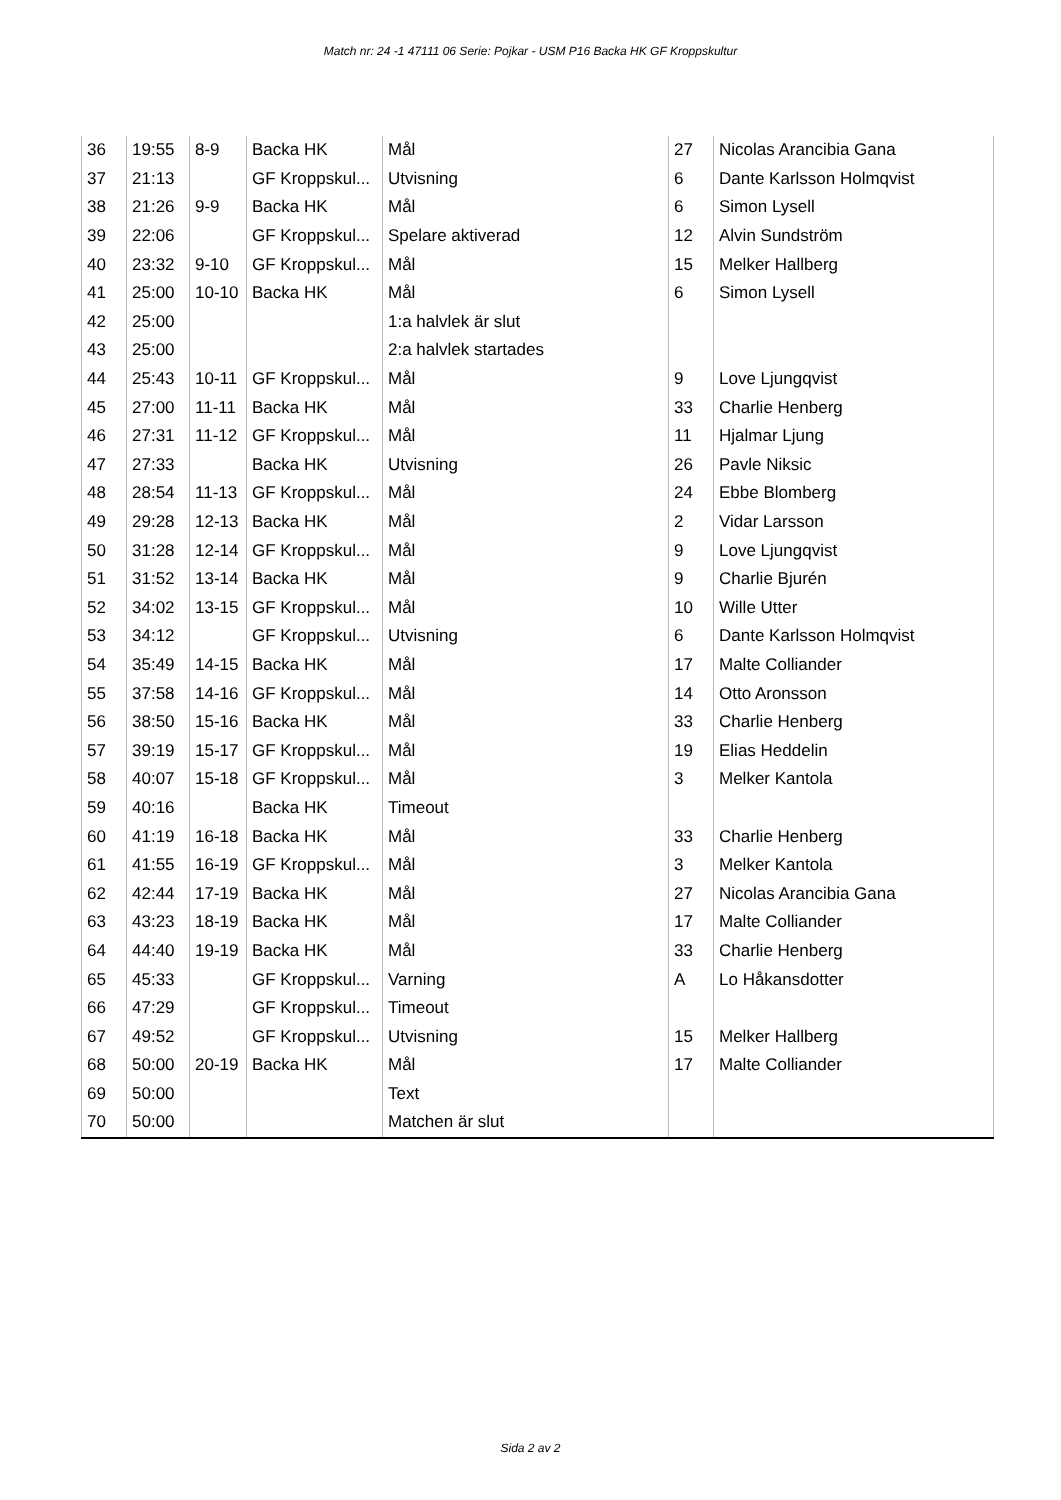Match nr: 24 -1 47111 06 Serie: Pojkar - USM P16 Backa HK GF Kroppskultur
| 36 | 19:55 | 8-9 | Backa HK | Mål | 27 | Nicolas Arancibia Gana |
| 37 | 21:13 | | GF Kroppskul... | Utvisning | 6 | Dante Karlsson Holmqvist |
| 38 | 21:26 | 9-9 | Backa HK | Mål | 6 | Simon Lysell |
| 39 | 22:06 | | GF Kroppskul... | Spelare aktiverad | 12 | Alvin Sundström |
| 40 | 23:32 | 9-10 | GF Kroppskul... | Mål | 15 | Melker Hallberg |
| 41 | 25:00 | 10-10 | Backa HK | Mål | 6 | Simon Lysell |
| 42 | 25:00 | | | 1:a halvlek är slut | | |
| 43 | 25:00 | | | 2:a halvlek startades | | |
| 44 | 25:43 | 10-11 | GF Kroppskul... | Mål | 9 | Love Ljungqvist |
| 45 | 27:00 | 11-11 | Backa HK | Mål | 33 | Charlie Henberg |
| 46 | 27:31 | 11-12 | GF Kroppskul... | Mål | 11 | Hjalmar Ljung |
| 47 | 27:33 | | Backa HK | Utvisning | 26 | Pavle Niksic |
| 48 | 28:54 | 11-13 | GF Kroppskul... | Mål | 24 | Ebbe Blomberg |
| 49 | 29:28 | 12-13 | Backa HK | Mål | 2 | Vidar Larsson |
| 50 | 31:28 | 12-14 | GF Kroppskul... | Mål | 9 | Love Ljungqvist |
| 51 | 31:52 | 13-14 | Backa HK | Mål | 9 | Charlie Bjurén |
| 52 | 34:02 | 13-15 | GF Kroppskul... | Mål | 10 | Wille Utter |
| 53 | 34:12 | | GF Kroppskul... | Utvisning | 6 | Dante Karlsson Holmqvist |
| 54 | 35:49 | 14-15 | Backa HK | Mål | 17 | Malte Colliander |
| 55 | 37:58 | 14-16 | GF Kroppskul... | Mål | 14 | Otto Aronsson |
| 56 | 38:50 | 15-16 | Backa HK | Mål | 33 | Charlie Henberg |
| 57 | 39:19 | 15-17 | GF Kroppskul... | Mål | 19 | Elias Heddelin |
| 58 | 40:07 | 15-18 | GF Kroppskul... | Mål | 3 | Melker Kantola |
| 59 | 40:16 | | Backa HK | Timeout | | |
| 60 | 41:19 | 16-18 | Backa HK | Mål | 33 | Charlie Henberg |
| 61 | 41:55 | 16-19 | GF Kroppskul... | Mål | 3 | Melker Kantola |
| 62 | 42:44 | 17-19 | Backa HK | Mål | 27 | Nicolas Arancibia Gana |
| 63 | 43:23 | 18-19 | Backa HK | Mål | 17 | Malte Colliander |
| 64 | 44:40 | 19-19 | Backa HK | Mål | 33 | Charlie Henberg |
| 65 | 45:33 | | GF Kroppskul... | Varning | A | Lo Håkansdotter |
| 66 | 47:29 | | GF Kroppskul... | Timeout | | |
| 67 | 49:52 | | GF Kroppskul... | Utvisning | 15 | Melker Hallberg |
| 68 | 50:00 | 20-19 | Backa HK | Mål | 17 | Malte Colliander |
| 69 | 50:00 | | | Text | | |
| 70 | 50:00 | | | Matchen är slut | | |
Sida 2 av 2